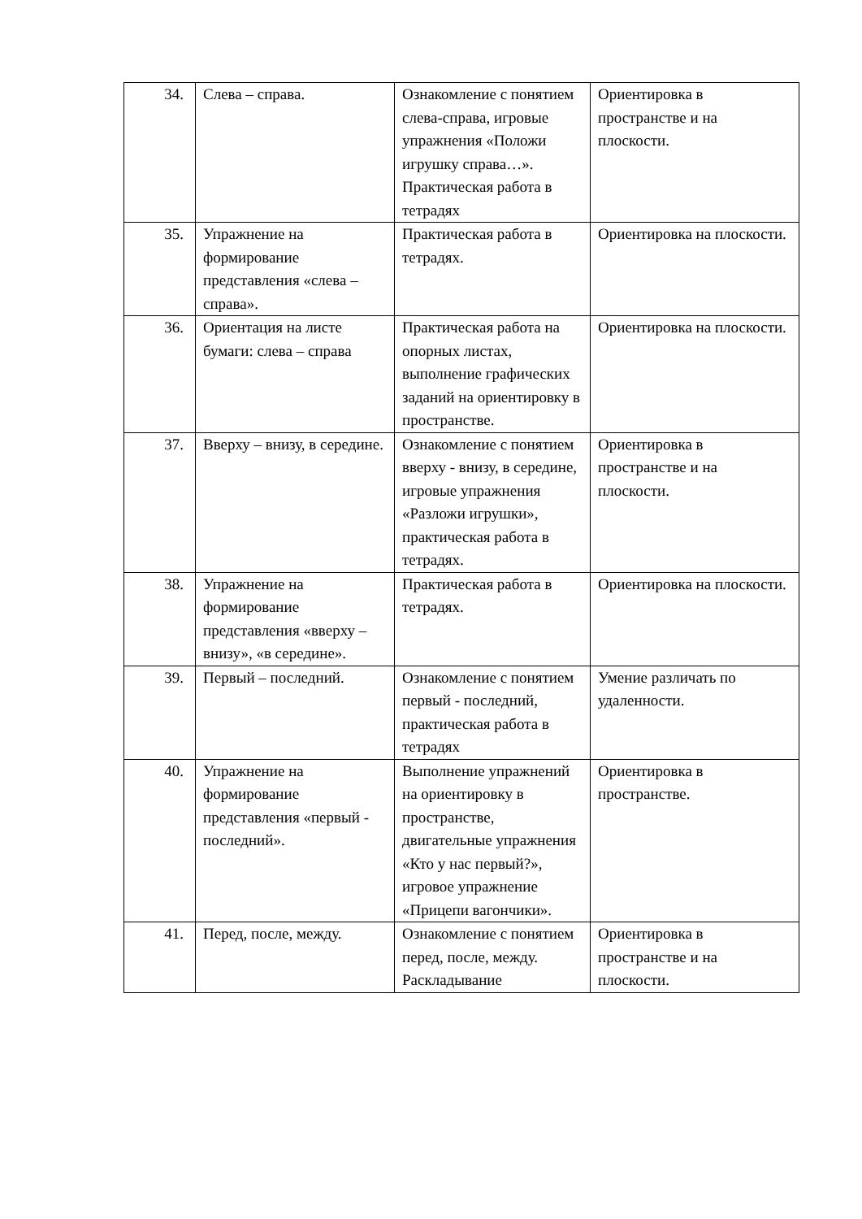| 34. | Слева – справа. | Ознакомление с понятием слева-справа, игровые упражнения «Положи игрушку справа…». Практическая работа в тетрадях | Ориентировка в пространстве и на плоскости. |
| 35. | Упражнение на формирование представления «слева – справа». | Практическая работа в тетрадях. | Ориентировка на плоскости. |
| 36. | Ориентация на листе бумаги: слева – справа | Практическая работа на опорных листах, выполнение графических заданий на ориентировку в пространстве. | Ориентировка на плоскости. |
| 37. | Вверху – внизу, в середине. | Ознакомление с понятием вверху - внизу, в середине, игровые упражнения «Разложи игрушки», практическая работа в тетрадях. | Ориентировка в пространстве и на плоскости. |
| 38. | Упражнение на формирование представления «вверху – внизу», «в середине». | Практическая работа в тетрадях. | Ориентировка на плоскости. |
| 39. | Первый – последний. | Ознакомление с понятием первый - последний, практическая работа в тетрадях | Умение различать по удаленности. |
| 40. | Упражнение на формирование представления «первый - последний». | Выполнение упражнений на ориентировку в пространстве, двигательные упражнения «Кто у нас первый?», игровое упражнение «Прицепи вагончики». | Ориентировка в пространстве. |
| 41. | Перед, после, между. | Ознакомление с понятием перед, после, между. Раскладывание | Ориентировка в пространстве и на плоскости. |